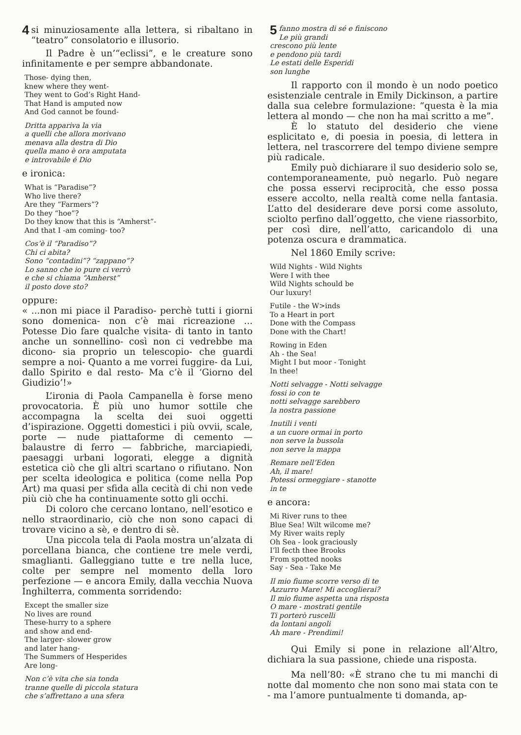4 si minuziosamente alla lettera, si ribaltano in “teatro” consolatorio e illusorio.
Il Padre è un’“eclissi”, e le creature sono infinitamente e per sempre abbandonate.
Those- dying then,
knew where they went-
They went to God’s Right Hand-
That Hand is amputed now
And God cannot be found-
Dritta appariva la via
a quelli che allora morivano
menava alla destra di Dio
quella mano è ora amputata
e introvabile é Dio
e ironica:
What is “Paradise”?
Who live there?
Are they “Farmers”?
Do they “hoe”?
Do they know that this is “Amherst”-
And that I -am coming- too?
Cos’è il “Paradiso”?
Chi ci abita?
Sono “contadini”? “zappano”?
Lo sanno che io pure ci verrò
e che si chiama “Amherst”
il posto dove sto?
oppure:
« ...non mi piace il Paradiso- perchè tutti i giorni sono domenica- non c’è mai ricreazione ... Potesse Dio fare qualche visita- di tanto in tanto anche un sonnellino- così non ci vedrebbe ma dicono- sia proprio un telescopio- che guardi sempre a noi- Quanto a me vorrei fuggire- da Lui, dallo Spirito e dal resto- Ma c’è il ‘Giorno del Giudizio’!»
L’ironia di Paola Campanella è forse meno provocatoria. È più uno humor sottile che accompagna la scelta dei suoi oggetti d’ispirazione. Oggetti domestici i più ovvii, scale, porte — nude piattaforme di cemento — balaustre di ferro — fabbriche, marciapiedi, paesaggi urbani logorati, elegge a dignità estetica ciò che gli altri scartano o rifiutano. Non per scelta ideologica e politica (come nella Pop Art) ma quasi per sfida alla cecità di chi non vede più ciò che ha continuamente sotto gli occhi.
Di coloro che cercano lontano, nell’esotico e nello straordinario, ciò che non sono capaci di trovare vicino a sè, e dentro di sè.
Una piccola tela di Paola mostra un’alzata di porcellana bianca, che contiene tre mele verdi, smaglianti. Galleggiano tutte e tre nella luce, colte per sempre nel momento della loro perfezione — e ancora Emily, dalla vecchia Nuova Inghilterra, commenta sorridendo:
Except the smaller size
No lives are round
These-hurry to a sphere
and show and end-
The larger- slower grow
and later hang-
The Summers of Hesperides
Are long-
Non c’è vita che sia tonda
tranne quelle di piccola statura
che s’affrettano a una sfera
5 fanno mostra di sé e finiscono
Le più grandi
crescono più lente
e pendono più tardi
Le estati delle Esperidi
son lunghe
Il rapporto con il mondo è un nodo poetico esistenziale centrale in Emily Dickinson, a partire dalla sua celebre formulazione: “questa è la mia lettera al mondo — che non ha mai scritto a me”.
È lo statuto del desiderio che viene esplicitato e, di poesia in poesia, di lettera in lettera, nel trascorrere del tempo diviene sempre più radicale.
Emily può dichiarare il suo desiderio solo se, contemporaneamente, può negarlo. Può negare che possa esservi reciprocità, che esso possa essere accolto, nella realtà come nella fantasia. L’atto del desiderare deve porsi come assoluto, sciolto perfino dall’oggetto, che viene riassorbito, per così dire, nell’atto, caricandolo di una potenza oscura e drammatica.
Nel 1860 Emily scrive:
Wild Nights - Wild Nights
Were I with thee
Wild Nights schould be
Our luxury!
Futile - the W>inds
To a Heart in port
Done with the Compass
Done with the Chart!
Rowing in Eden
Ah - the Sea!
Might I but moor - Tonight
In thee!
Notti selvagge - Notti selvagge
fossi io con te
notti selvagge sarebbero
la nostra passione
Inutili i venti
a un cuore ormai in porto
non serve la bussola
non serve la mappa
Remare nell’Eden
Ah, il mare!
Potessi ormeggiare - stanotte
in te
e ancora:
Mi River runs to thee
Blue Sea! Wilt wilcome me?
My River waits reply
Oh Sea - look graciously
I’ll fecth thee Brooks
From spotted nooks
Say - Sea - Take Me
Il mio fiume scorre verso di te
Azzurro Mare! Mi accoglierai?
Il mio fiume aspetta una risposta
O mare - mostrati gentile
Ti porterò ruscelli
da lontani angoli
Ah mare - Prendimi!
Qui Emily si pone in relazione all’Altro, dichiara la sua passione, chiede una risposta.
Ma nell’80: «È strano che tu mi manchi di notte dal momento che non sono mai stata con te - ma l’amore puntualmente ti domanda, ap-